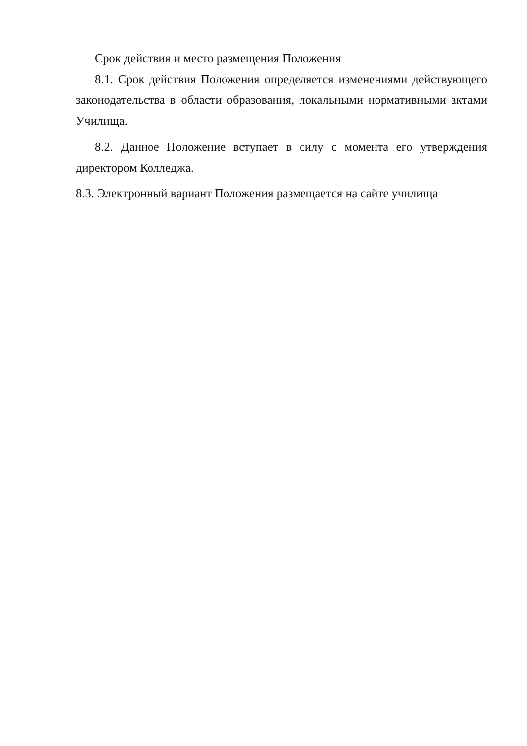Срок действия и место размещения Положения
8.1. Срок действия Положения определяется изменениями действующего законодательства в области образования, локальными нормативными актами Училища.
8.2. Данное Положение вступает в силу с момента его утверждения директором Колледжа.
8.3. Электронный вариант Положения размещается на сайте училища